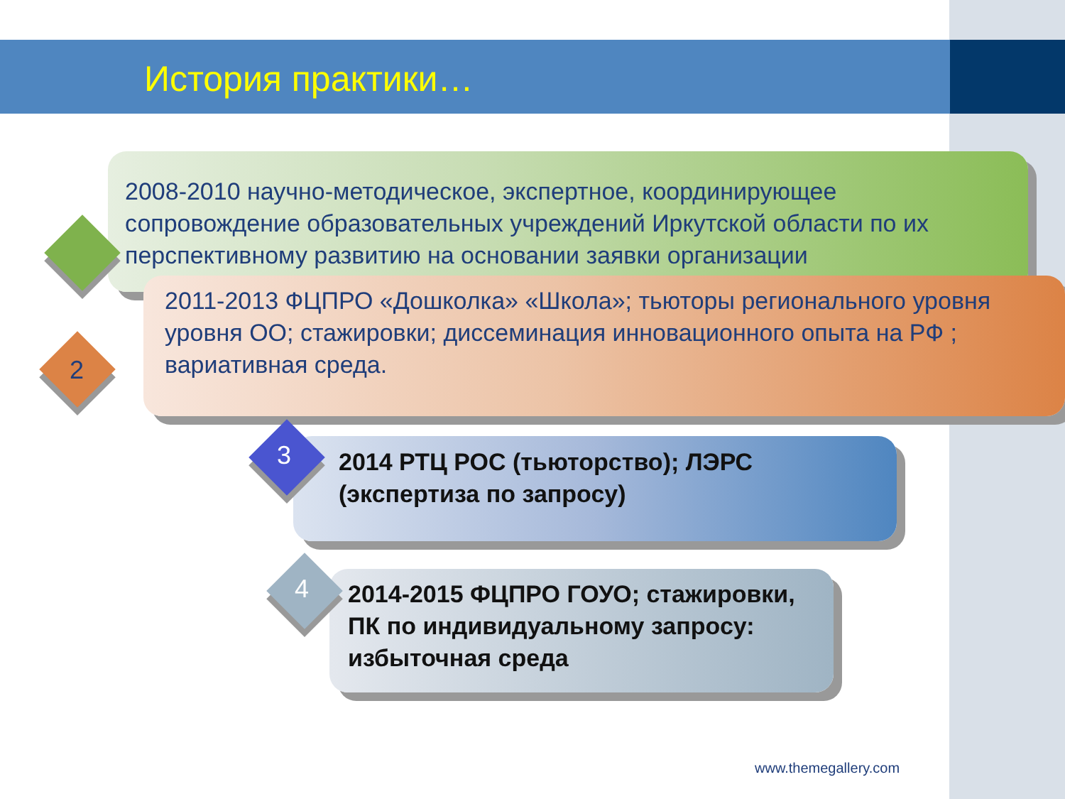История практики…
2008-2010 научно-методическое, экспертное, координирующее сопровождение образовательных учреждений Иркутской области по их перспективному развитию на основании заявки организации
2011-2013 ФЦПРО «Дошколка» «Школа»; тьюторы регионального уровня уровня ОО; стажировки; диссеминация инновационного опыта на РФ ; вариативная среда.
2
2014 РТЦ РОС (тьюторство); ЛЭРС (экспертиза по запросу)
3
2014-2015 ФЦПРО ГОУО; стажировки, ПК по индивидуальному запросу: избыточная среда
4
www.themegallery.com